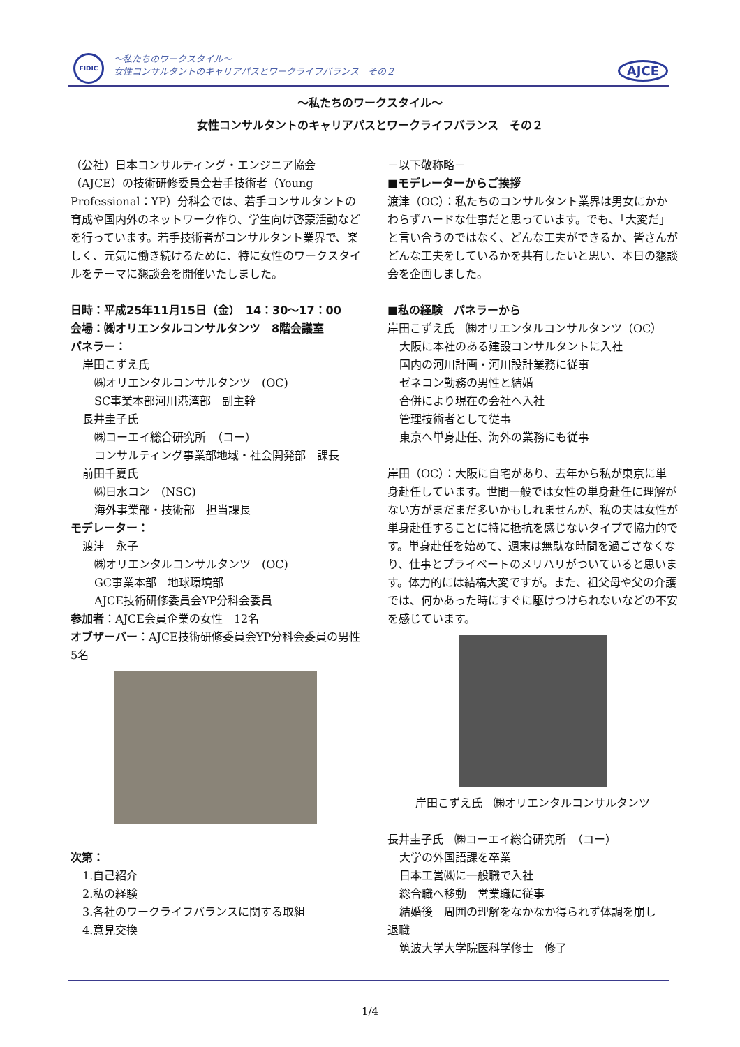FIDIC
～私たちのワークスタイル～
女性コンサルタントのキャリアパスとワークライフバランス　その２
AJCE
～私たちのワークスタイル～
女性コンサルタントのキャリアパスとワークライフバランス　その２
（公社）日本コンサルティング・エンジニア協会（AJCE）の技術研修委員会若手技術者（Young Professional：YP）分科会では、若手コンサルタントの育成や国内外のネットワーク作り、学生向け啓蒙活動などを行っています。若手技術者がコンサルタント業界で、楽しく、元気に働き続けるために、特に女性のワークスタイルをテーマに懇談会を開催いたしました。
日時：平成25年11月15日（金）　14：30～17：00
会場：㈱オリエンタルコンサルタンツ　8階会議室
パネラー：
岸田こずえ氏
㈱オリエンタルコンサルタンツ　(OC)
SC事業本部河川港湾部　副主幹
長井圭子氏
㈱コーエイ総合研究所　（コー）
コンサルティング事業部地域・社会開発部　課長
前田千夏氏
㈱日水コン　(NSC)
海外事業部・技術部　担当課長
モデレーター：
渡津　永子
㈱オリエンタルコンサルタンツ　(OC)
GC事業本部　地球環境部
AJCE技術研修委員会YP分科会委員
参加者：AJCE会員企業の女性　12名
オブザーバー：AJCE技術研修委員会YP分科会委員の男性　5名
次第：
1.自己紹介
2.私の経験
3.各社のワークライフバランスに関する取組
4.意見交換
－以下敬称略－
■モデレーターからご挨拶
渡津（OC）：私たちのコンサルタント業界は男女にかかわらずハードな仕事だと思っています。でも、「大変だ」と言い合うのではなく、どんな工夫ができるか、皆さんがどんな工夫をしているかを共有したいと思い、本日の懇談会を企画しました。
■私の経験　パネラーから
岸田こずえ氏　㈱オリエンタルコンサルタンツ（OC）
大阪に本社のある建設コンサルタントに入社
国内の河川計画・河川設計業務に従事
ゼネコン勤務の男性と結婚
合併により現在の会社へ入社
管理技術者として従事
東京へ単身赴任、海外の業務にも従事
岸田（OC）：大阪に自宅があり、去年から私が東京に単身赴任しています。世間一般では女性の単身赴任に理解がない方がまだまだ多いかもしれませんが、私の夫は女性が単身赴任することに特に抵抗を感じないタイプで協力的です。単身赴任を始めて、週末は無駄な時間を過ごさなくなり、仕事とプライベートのメリハリがついていると思います。体力的には結構大変ですが。また、祖父母や父の介護では、何かあった時にすぐに駆けつけられないなどの不安を感じています。
岸田こずえ氏　㈱オリエンタルコンサルタンツ
長井圭子氏　㈱コーエイ総合研究所　（コー）
大学の外国語課を卒業
日本工営㈱に一般職で入社
総合職へ移動　営業職に従事
結婚後　周囲の理解をなかなか得られず体調を崩し
退職
筑波大学大学院医科学修士　修了
1/4